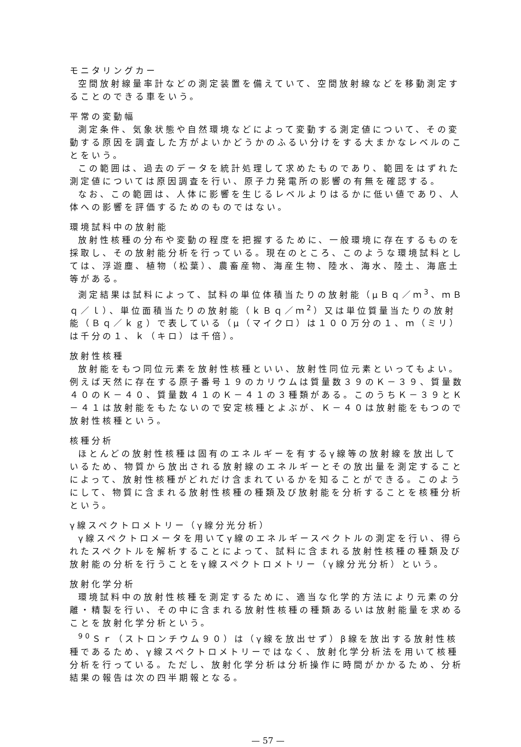モニタリングカー
空間放射線量率計などの測定装置を備えていて、空間放射線などを移動測定することのできる車をいう。
平常の変動幅
測定条件、気象状態や自然環境などによって変動する測定値について、その変動する原因を調査した方がよいかどうかのふるい分けをする大まかなレベルのことをいう。
この範囲は、過去のデータを統計処理して求めたものであり、範囲をはずれた測定値については原因調査を行い、原子力発電所の影響の有無を確認する。
なお、この範囲は、人体に影響を生じるレベルよりはるかに低い値であり、人体への影響を評価するためのものではない。
環境試料中の放射能
放射性核種の分布や変動の程度を把握するために、一般環境に存在するものを採取し、その放射能分析を行っている。現在のところ、このような環境試料としては、浮遊塵、植物（松葉）、農畜産物、海産生物、陸水、海水、陸土、海底土等がある。
測定結果は試料によって、試料の単位体積当たりの放射能（μＢｑ／ｍ<sup>3</sup>、ｍＢｑ／ｌ）、単位面積当たりの放射能（ｋＢｑ／ｍ<sup>2</sup>）又は単位質量当たりの放射能（Ｂｑ／ｋｇ）で表している（μ（マイクロ）は１００万分の１、ｍ（ミリ）は千分の１、ｋ（キロ）は千倍）。
放射性核種
放射能をもつ同位元素を放射性核種といい、放射性同位元素といってもよい。例えば天然に存在する原子番号１９のカリウムは質量数３９のＫ－３９、質量数４０のＫ－４０、質量数４１のＫ－４１の３種類がある。このうちＫ－３９とＫ－４１は放射能をもたないので安定核種とよぶが、Ｋ－４０は放射能をもつので放射性核種という。
核種分析
ほとんどの放射性核種は固有のエネルギーを有するγ線等の放射線を放出しているため、物質から放出される放射線のエネルギーとその放出量を測定することによって、放射性核種がどれだけ含まれているかを知ることができる。このようにして、物質に含まれる放射性核種の種類及び放射能を分析することを核種分析という。
γ線スペクトロメトリー（γ線分光分析）
γ線スペクトロメータを用いてγ線のエネルギースペクトルの測定を行い、得られたスペクトルを解析することによって、試料に含まれる放射性核種の種類及び放射能の分析を行うことをγ線スペクトロメトリー（γ線分光分析）という。
放射化学分析
環境試料中の放射性核種を測定するために、適当な化学的方法により元素の分離・精製を行い、その中に含まれる放射性核種の種類あるいは放射能量を求めることを放射化学分析という。
<sup>90</sup> Ｓｒ（ストロンチウム９０）は（γ線を放出せず）β線を放出する放射性核種であるため、γ線スペクトロメトリーではなく、放射化学分析法を用いて核種分析を行っている。ただし、放射化学分析は分析操作に時間がかかるため、分析結果の報告は次の四半期報となる。
— 57 —